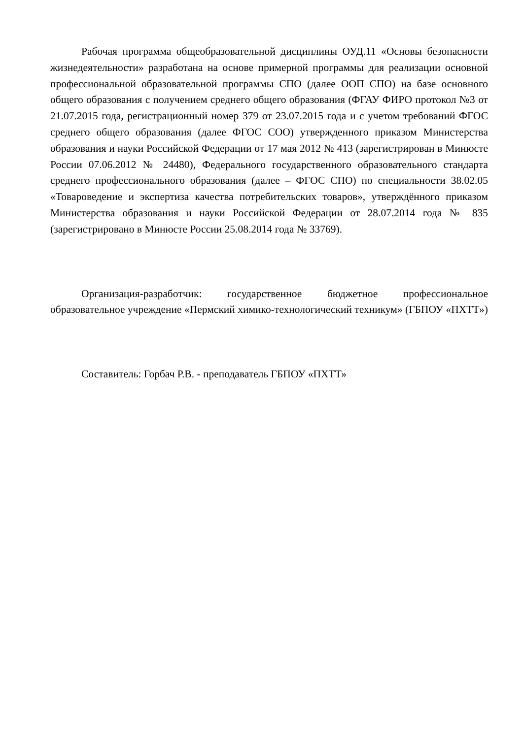Рабочая программа общеобразовательной дисциплины ОУД.11 «Основы безопасности жизнедеятельности» разработана на основе примерной программы для реализации основной профессиональной образовательной программы СПО (далее ООП СПО) на базе основного общего образования с получением среднего общего образования (ФГАУ ФИРО протокол №3 от 21.07.2015 года, регистрационный номер 379 от 23.07.2015 года и с учетом требований ФГОС среднего общего образования (далее ФГОС СОО) утвержденного приказом Министерства образования и науки Российской Федерации от 17 мая 2012 № 413 (зарегистрирован в Минюсте России 07.06.2012 № 24480), Федерального государственного образовательного стандарта среднего профессионального образования (далее – ФГОС СПО) по специальности 38.02.05 «Товароведение и экспертиза качества потребительских товаров», утверждённого приказом Министерства образования и науки Российской Федерации от 28.07.2014 года № 835 (зарегистрировано в Минюсте России 25.08.2014 года № 33769).
Организация-разработчик: государственное бюджетное профессиональное образовательное учреждение «Пермский химико-технологический техникум» (ГБПОУ «ПХТТ»)
Составитель: Горбач Р.В. - преподаватель ГБПОУ «ПХТТ»